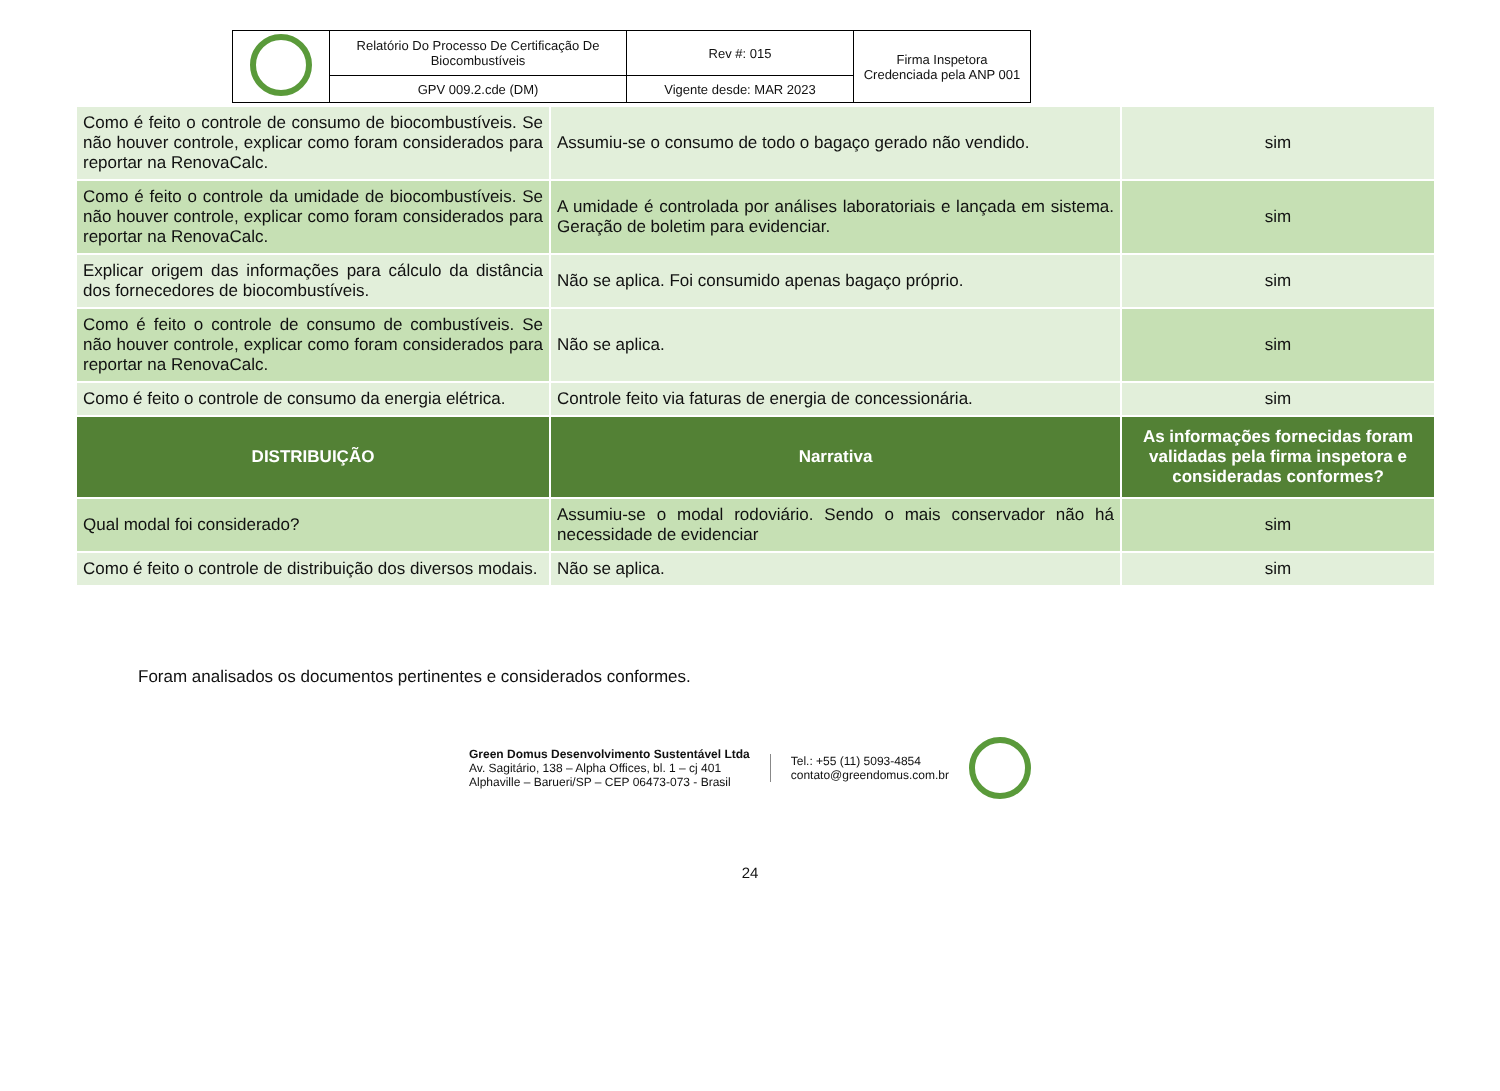| | Relatório Do Processo De Certificação De Biocombustíveis | Rev #: 015 | Firma Inspetora Credenciada pela ANP 001 |
| | GPV 009.2.cde (DM) | Vigente desde: MAR 2023 | |
| Como é feito o controle de consumo de biocombustíveis. Se não houver controle, explicar como foram considerados para reportar na RenovaCalc. | Assumiu-se o consumo de todo o bagaço gerado não vendido. | sim |
| Como é feito o controle da umidade de biocombustíveis. Se não houver controle, explicar como foram considerados para reportar na RenovaCalc. | A umidade é controlada por análises laboratoriais e lançada em sistema. Geração de boletim para evidenciar. | sim |
| Explicar origem das informações para cálculo da distância dos fornecedores de biocombustíveis. | Não se aplica. Foi consumido apenas bagaço próprio. | sim |
| Como é feito o controle de consumo de combustíveis. Se não houver controle, explicar como foram considerados para reportar na RenovaCalc. | Não se aplica. | sim |
| Como é feito o controle de consumo da energia elétrica. | Controle feito via faturas de energia de concessionária. | sim |
| DISTRIBUIÇÃO | Narrativa | As informações fornecidas foram validadas pela firma inspetora e consideradas conformes? |
| Qual modal foi considerado? | Assumiu-se o modal rodoviário. Sendo o mais conservador não há necessidade de evidenciar | sim |
| Como é feito o controle de distribuição dos diversos modais. | Não se aplica. | sim |
Foram analisados os documentos pertinentes e considerados conformes.
Green Domus Desenvolvimento Sustentável Ltda
Av. Sagitário, 138 – Alpha Offices, bl. 1 – cj 401
Alphaville – Barueri/SP – CEP 06473-073 - Brasil
Tel.: +55 (11) 5093-4854
contato@greendomus.com.br
24